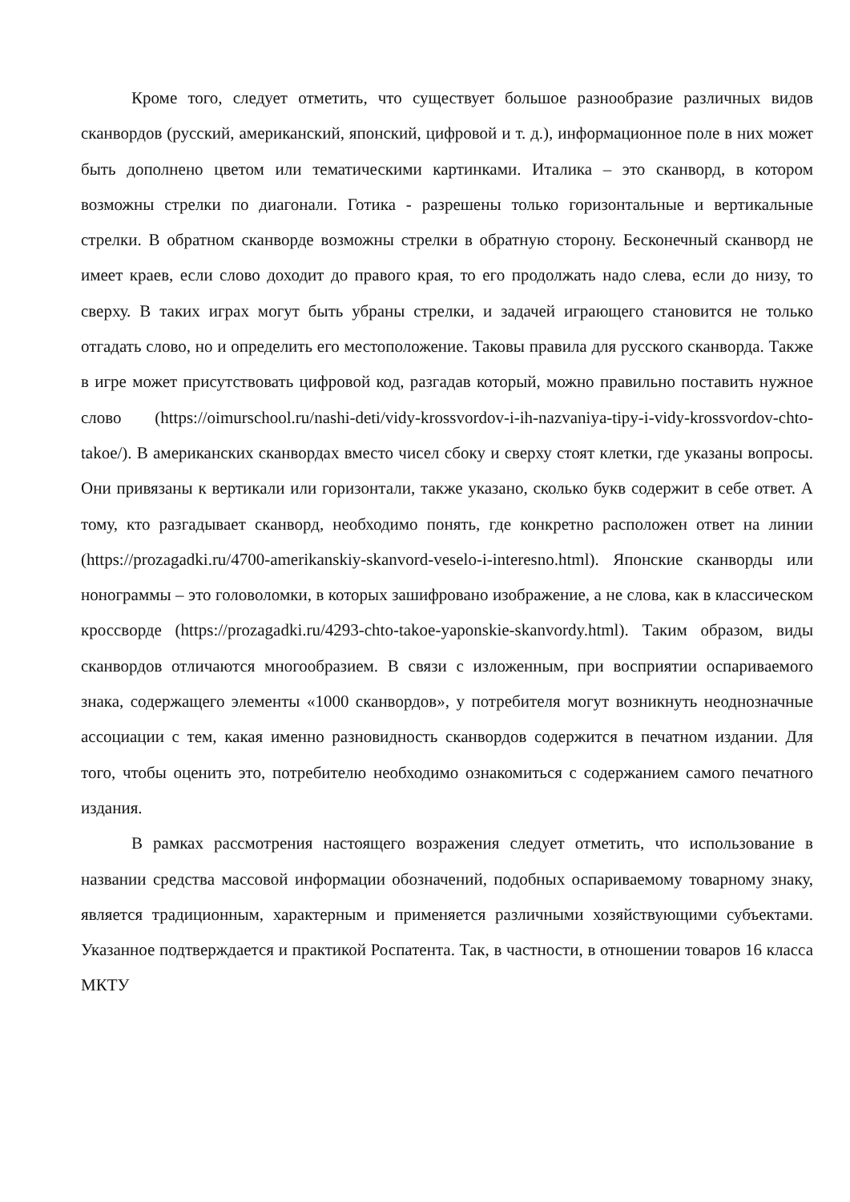Кроме того, следует отметить, что существует большое разнообразие различных видов сканвордов (русский, американский, японский, цифровой и т. д.), информационное поле в них может быть дополнено цветом или тематическими картинками. Италика – это сканворд, в котором возможны стрелки по диагонали. Готика - разрешены только горизонтальные и вертикальные стрелки. В обратном сканворде возможны стрелки в обратную сторону. Бесконечный сканворд не имеет краев, если слово доходит до правого края, то его продолжать надо слева, если до низу, то сверху. В таких играх могут быть убраны стрелки, и задачей играющего становится не только отгадать слово, но и определить его местоположение. Таковы правила для русского сканворда. Также в игре может присутствовать цифровой код, разгадав который, можно правильно поставить нужное слово (https://oimurschool.ru/nashi-deti/vidy-krossvordov-i-ih-nazvaniya-tipy-i-vidy-krossvordov-chto-takoe/). В американских сканвордах вместо чисел сбоку и сверху стоят клетки, где указаны вопросы. Они привязаны к вертикали или горизонтали, также указано, сколько букв содержит в себе ответ. А тому, кто разгадывает сканворд, необходимо понять, где конкретно расположен ответ на линии (https://prozagadki.ru/4700-amerikanskiy-skanvord-veselo-i-interesno.html). Японские сканворды или нонограммы – это головоломки, в которых зашифровано изображение, а не слова, как в классическом кроссворде (https://prozagadki.ru/4293-chto-takoe-yaponskie-skanvordy.html). Таким образом, виды сканвордов отличаются многообразием. В связи с изложенным, при восприятии оспариваемого знака, содержащего элементы «1000 сканвордов», у потребителя могут возникнуть неоднозначные ассоциации с тем, какая именно разновидность сканвордов содержится в печатном издании. Для того, чтобы оценить это, потребителю необходимо ознакомиться с содержанием самого печатного издания.
В рамках рассмотрения настоящего возражения следует отметить, что использование в названии средства массовой информации обозначений, подобных оспариваемому товарному знаку, является традиционным, характерным и применяется различными хозяйствующими субъектами. Указанное подтверждается и практикой Роспатента. Так, в частности, в отношении товаров 16 класса МКТУ